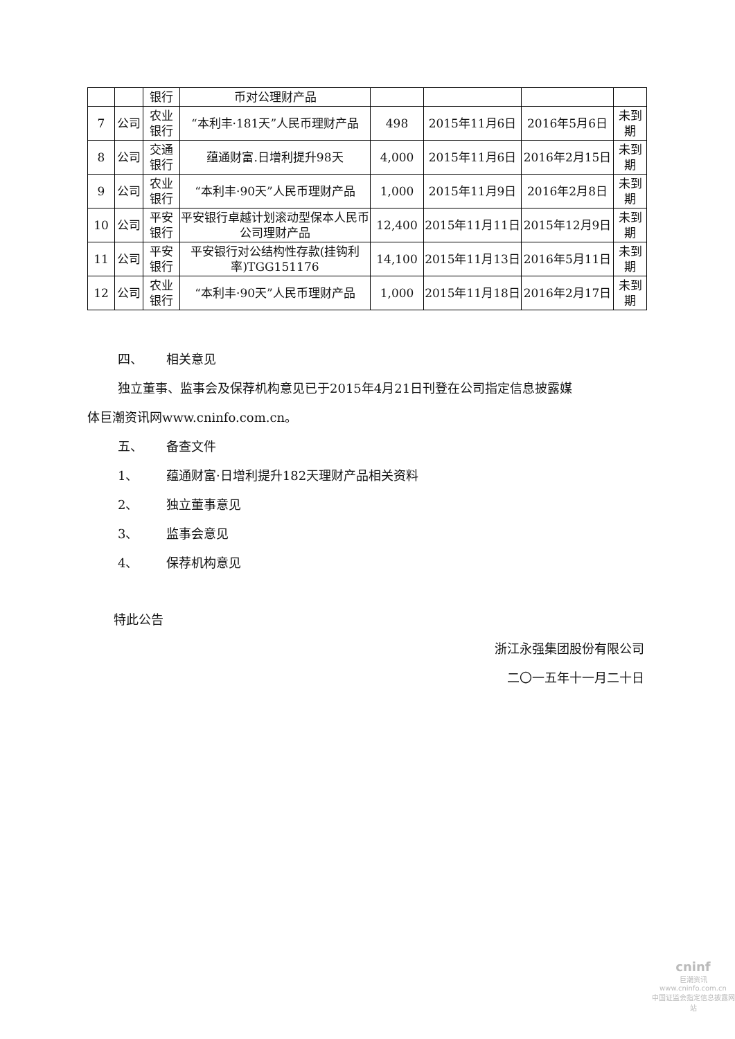| | | 银行 | 币对公理财产品 | | | | |
| 7 | 公司 | 农业 银行 | “本利丰·181天”人民币理财产品 | 498 | 2015年11月6日 | 2016年5月6日 | 未到期 |
| 8 | 公司 | 交通 银行 | 蕴通财富.日增利提升98天 | 4,000 | 2015年11月6日 | 2016年2月15日 | 未到期 |
| 9 | 公司 | 农业 银行 | “本利丰·90天”人民币理财产品 | 1,000 | 2015年11月9日 | 2016年2月8日 | 未到期 |
| 10 | 公司 | 平安 银行 | 平安银行卓越计划滚动型保本人民币公司理财产品 | 12,400 | 2015年11月11日 | 2015年12月9日 | 未到期 |
| 11 | 公司 | 平安 银行 | 平安银行对公结构性存款(挂钩利率)TGG151176 | 14,100 | 2015年11月13日 | 2016年5月11日 | 未到期 |
| 12 | 公司 | 农业 银行 | “本利丰·90天”人民币理财产品 | 1,000 | 2015年11月18日 | 2016年2月17日 | 未到期 |
四、 相关意见
独立董事、监事会及保荐机构意见已于2015年4月21日刊登在公司指定信息披露媒
体巨潮资讯网www.cninfo.com.cn。
五、 备查文件
1、 蕴通财富·日增利提升182天理财产品相关资料
2、 独立董事意见
3、 监事会意见
4、 保荐机构意见
特此公告
浙江永强集团股份有限公司
二〇一五年十一月二十日
cninf
巨潮资讯
www.cninfo.com.cn
中国证监会指定信息披露网站